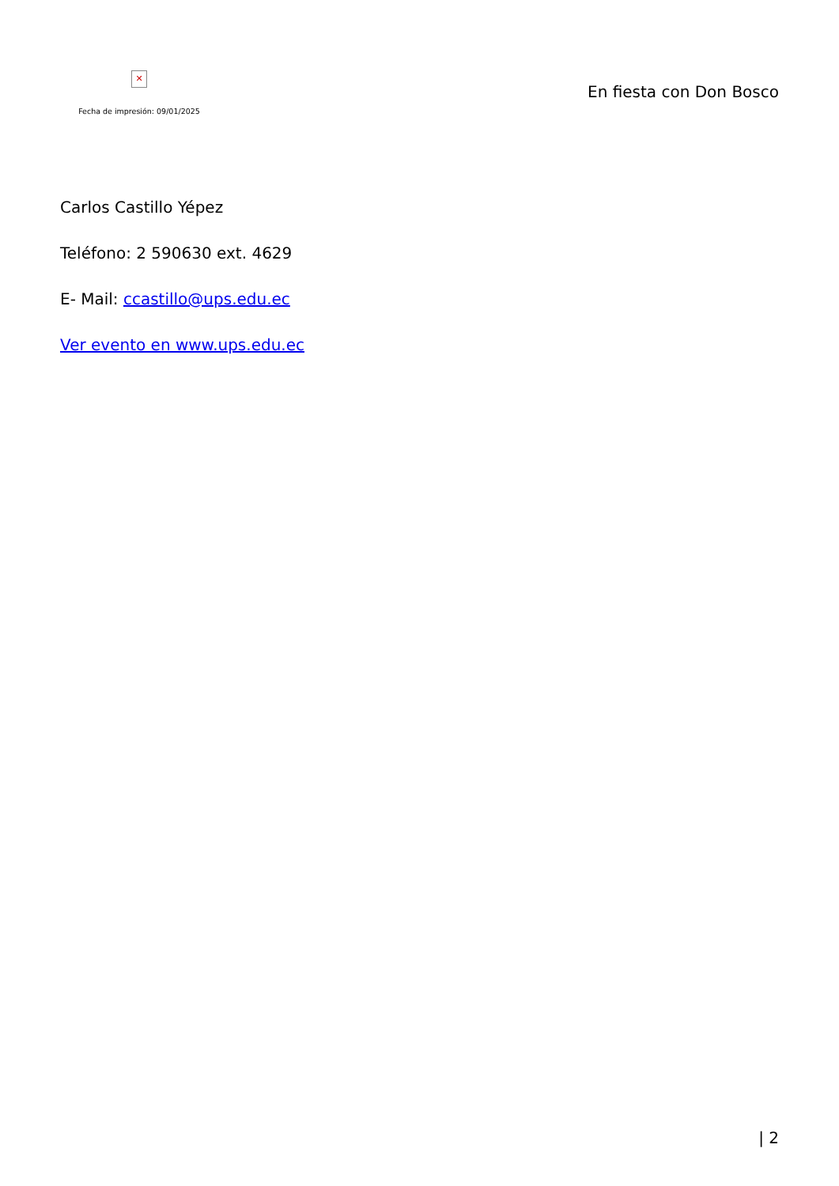✕
Fecha de impresión: 09/01/2025
En fiesta con Don Bosco
Carlos Castillo Yépez
Teléfono: 2 590630 ext. 4629
E- Mail: ccastillo@ups.edu.ec
Ver evento en www.ups.edu.ec
| 2